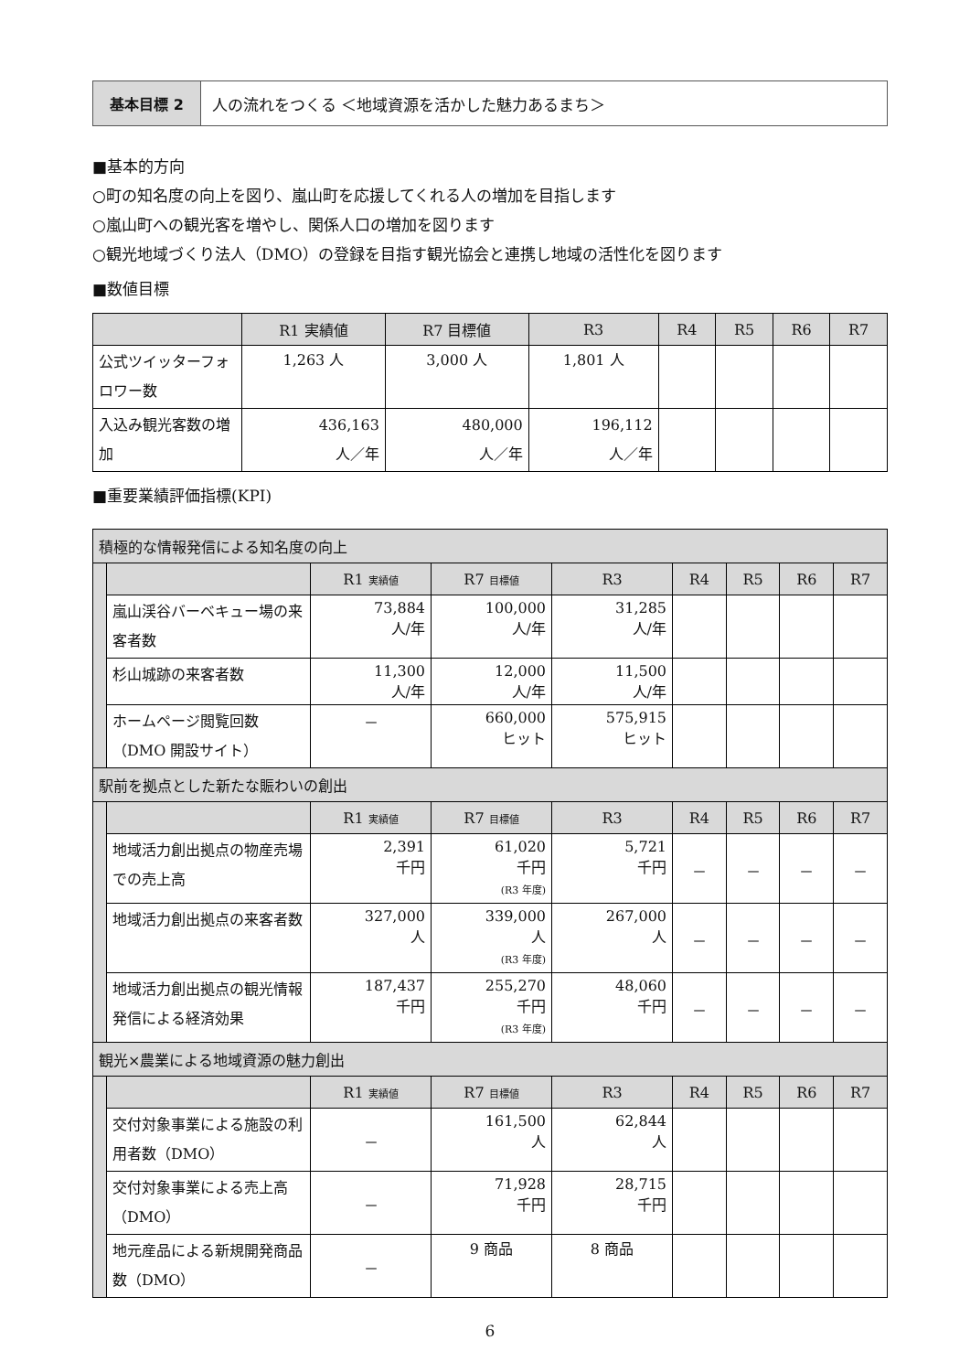基本目標 2 人の流れをつくる ＜地域資源を活かした魅力あるまち＞
■基本的方向
○町の知名度の向上を図り、嵐山町を応援してくれる人の増加を目指します
○嵐山町への観光客を増やし、関係人口の増加を図ります
○観光地域づくり法人（DMO）の登録を目指す観光協会と連携し地域の活性化を図ります
■数値目標
| | R1 実績値 | R7 目標値 | R3 | R4 | R5 | R6 | R7 |
| --- | --- | --- | --- | --- | --- | --- | --- |
| 公式ツイッターフォロワー数 | 1,263 人 | 3,000 人 | 1,801 人 | | | | |
| 入込み観光客数の増加 | 436,163 人／年 | 480,000 人／年 | 196,112 人／年 | | | | |
■重要業績評価指標(KPI)
| 積極的な情報発信による知名度の向上 | | | | | | | | |
| | | R1 実績値 | R7 目標値 | R3 | R4 | R5 | R6 | R7 |
| | 嵐山渓谷バーベキュー場の来客者数 | 73,884 人/年 | 100,000 人/年 | 31,285 人/年 | | | | |
| | 杉山城跡の来客者数 | 11,300 人/年 | 12,000 人/年 | 11,500 人/年 | | | | |
| | ホームページ閲覧回数（DMO 開設サイト） | － | 660,000 ヒット | 575,915 ヒット | | | | |
| 駅前を拠点とした新たな賑わいの創出 | | | | | | | | |
| | | R1 実績値 | R7 目標値 | R3 | R4 | R5 | R6 | R7 |
| | 地域活力創出拠点の物産売場での売上高 | 2,391 千円 | 61,020 千円 (R3 年度) | 5,721 千円 | － | － | － | － |
| | 地域活力創出拠点の来客者数 | 327,000 人 | 339,000 人 (R3 年度) | 267,000 人 | － | － | － | － |
| | 地域活力創出拠点の観光情報発信による経済効果 | 187,437 千円 | 255,270 千円 (R3 年度) | 48,060 千円 | － | － | － | － |
| 観光×農業による地域資源の魅力創出 | | | | | | | | |
| | | R1 実績値 | R7 目標値 | R3 | R4 | R5 | R6 | R7 |
| | 交付対象事業による施設の利用者数（DMO） | － | 161,500 人 | 62,844 人 | | | | |
| | 交付対象事業による売上高（DMO） | － | 71,928 千円 | 28,715 千円 | | | | |
| | 地元産品による新規開発商品数（DMO） | － | 9 商品 | 8 商品 | | | | |
6